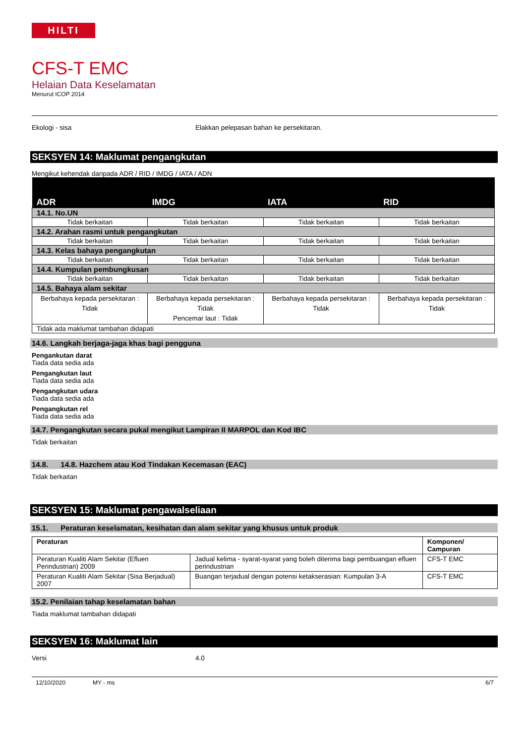HILTI
CFS-T EMC
Helaian Data Keselamatan
Menurut ICOP 2014
Ekologi - sisa Elakkan pelepasan bahan ke persekitaran.
SEKSYEN 14: Maklumat pengangkutan
Mengikut kehendak daripada ADR / RID / IMDG / IATA / ADN
| ADR | IMDG | IATA | RID |
| --- | --- | --- | --- |
| 14.1. No.UN | | | |
| Tidak berkaitan | Tidak berkaitan | Tidak berkaitan | Tidak berkaitan |
| 14.2. Arahan rasmi untuk pengangkutan | | | |
| Tidak berkaitan | Tidak berkaitan | Tidak berkaitan | Tidak berkaitan |
| 14.3. Kelas bahaya pengangkutan | | | |
| Tidak berkaitan | Tidak berkaitan | Tidak berkaitan | Tidak berkaitan |
| 14.4. Kumpulan pembungkusan | | | |
| Tidak berkaitan | Tidak berkaitan | Tidak berkaitan | Tidak berkaitan |
| 14.5. Bahaya alam sekitar | | | |
| Berbahaya kepada persekitaran : Tidak | Berbahaya kepada persekitaran : Tidak Pencemar laut : Tidak | Berbahaya kepada persekitaran : Tidak | Berbahaya kepada persekitaran : Tidak |
| Tidak ada maklumat tambahan didapati | | | |
14.6. Langkah berjaga-jaga khas bagi pengguna
Pengankutan darat
Tiada data sedia ada
Pengangkutan laut
Tiada data sedia ada
Pengangkutan udara
Tiada data sedia ada
Pengangkutan rel
Tiada data sedia ada
14.7. Pengangkutan secara pukal mengikut Lampiran II MARPOL dan Kod IBC
Tidak berkaitan
14.8. 14.8. Hazchem atau Kod Tindakan Kecemasan (EAC)
Tidak berkaitan
SEKSYEN 15: Maklumat pengawalseliaan
15.1. Peraturan keselamatan, kesihatan dan alam sekitar yang khusus untuk produk
| Peraturan | | Komponen/ Campuran |
| --- | --- | --- |
| Peraturan Kualiti Alam Sekitar (Efluen Perindustrian) 2009 | Jadual kelima - syarat-syarat yang boleh diterima bagi pembuangan efluen perindustrian | CFS-T EMC |
| Peraturan Kualiti Alam Sekitar (Sisa Berjadual) 2007 | Buangan terjadual dengan potensi ketakserasian: Kumpulan 3-A | CFS-T EMC |
15.2. Penilaian tahap keselamatan bahan
Tiada maklumat tambahan didapati
SEKSYEN 16: Maklumat lain
Versi 4.0
12/10/2020 MY - ms 6/7